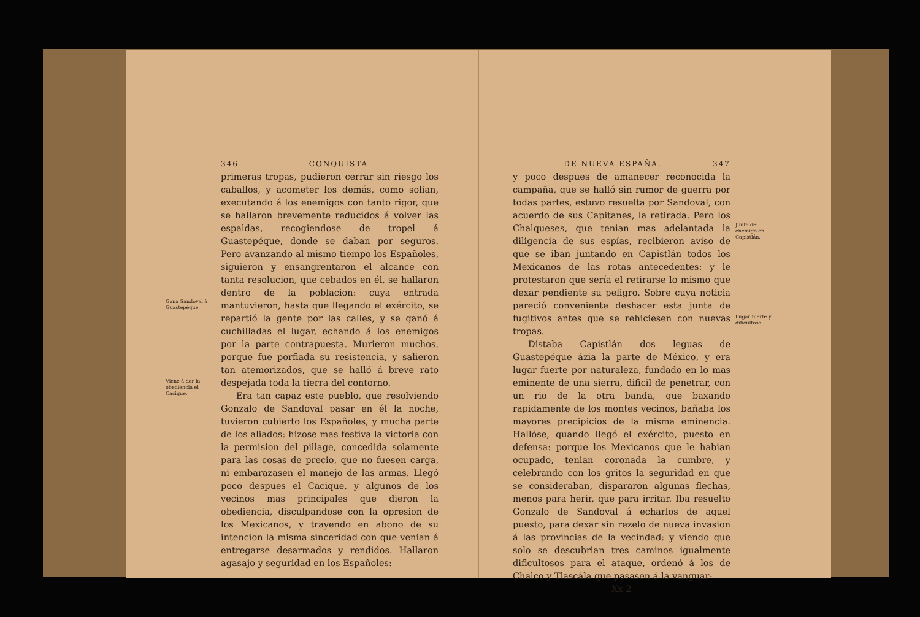Gana Sandoval á Guastepéque.
Viene á dar la obediencia el Cacique.
346 CONQUISTA
primeras tropas, pudieron cerrar sin riesgo los caballos, y acometer los demás, como solian, executando á los enemigos con tanto rigor, que se hallaron brevemente reducidos á volver las espaldas, recogiendose de tropel á Guastepéque, donde se daban por seguros. Pero avanzando al mismo tiempo los Españoles, siguieron y ensangrentaron el alcance con tanta resolucion, que cebados en él, se hallaron dentro de la poblacion: cuya entrada mantuvieron, hasta que llegando el exército, se repartió la gente por las calles, y se ganó á cuchilladas el lugar, echando á los enemigos por la parte contrapuesta. Murieron muchos, porque fue porfiada su resistencia, y salieron tan atemorizados, que se halló á breve rato despejada toda la tierra del contorno.
Era tan capaz este pueblo, que resolviendo Gonzalo de Sandoval pasar en él la noche, tuvieron cubierto los Españoles, y mucha parte de los aliados: hizose mas festiva la victoria con la permision del pillage, concedida solamente para las cosas de precio, que no fuesen carga, ni embarazasen el manejo de las armas. Llegó poco despues el Cacique, y algunos de los vecinos mas principales que dieron la obediencia, disculpandose con la opresion de los Mexicanos, y trayendo en abono de su intencion la misma sinceridad con que venian á entregarse desarmados y rendidos. Hallaron agasajo y seguridad en los Españoles:
DE NUEVA ESPAÑA. 347
y poco despues de amanecer reconocida la campaña, que se halló sin rumor de guerra por todas partes, estuvo resuelta por Sandoval, con acuerdo de sus Capitanes, la retirada. Pero los Chalqueses, que tenian mas adelantada la diligencia de sus espías, recibieron aviso de que se iban juntando en Capistlán todos los Mexicanos de las rotas antecedentes: y le protestaron que sería el retirarse lo mismo que dexar pendiente su peligro. Sobre cuya noticia pareció conveniente deshacer esta junta de fugitivos antes que se rehiciesen con nuevas tropas.
Distaba Capistlán dos leguas de Guastepéque ázia la parte de México, y era lugar fuerte por naturaleza, fundado en lo mas eminente de una sierra, dificil de penetrar, con un rio de la otra banda, que baxando rapidamente de los montes vecinos, bañaba los mayores precipicios de la misma eminencia. Hallóse, quando llegó el exército, puesto en defensa: porque los Mexicanos que le habian ocupado, tenian coronada la cumbre, y celebrando con los gritos la seguridad en que se consideraban, dispararon algunas flechas, menos para herir, que para irritar. Iba resuelto Gonzalo de Sandoval á echarlos de aquel puesto, para dexar sin rezelo de nueva invasion á las provincias de la vecindad: y viendo que solo se descubrian tres caminos igualmente dificultosos para el ataque, ordenó á los de Chalco y Tlascála que pasasen á la vanguar-
Xx 2
Junta del enemigo en Capistlán.
Lugar fuerte y dificultoso.